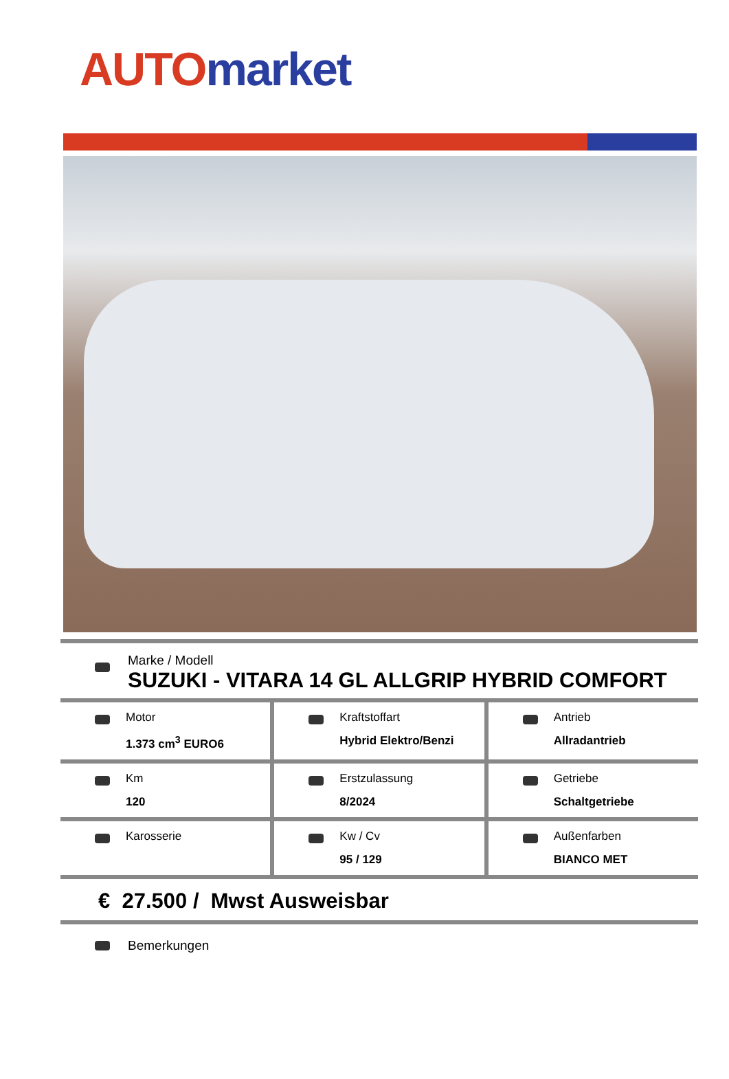AUTO market
Marke / Modell
SUZUKI - VITARA 14 GL ALLGRIP HYBRID COMFORT
Motor
1.373 cm<sup>3</sup> EURO6
Kraftstoffart
Hybrid Elektro/Benzi
Antrieb
Allradantrieb
Km
120
Erstzulassung
8/2024
Getriebe
Schaltgetriebe
Karosserie Kw / Cv
95 / 129
Außenfarben
BIANCO MET
€ 27.500 / Mwst Ausweisbar
Bemerkungen